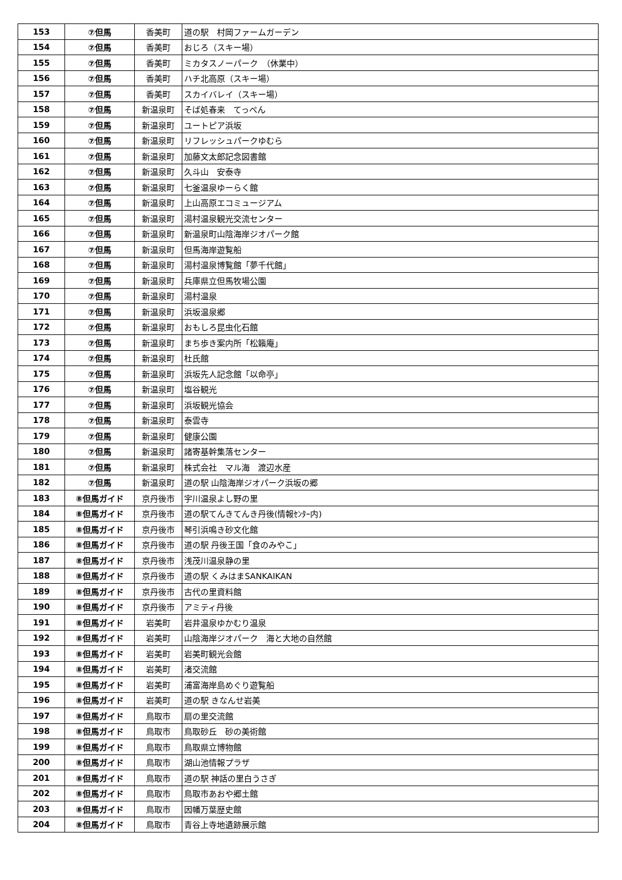| 153 | ⑦但馬 | 香美町 | 道の駅 村岡ファームガーデン |
| 154 | ⑦但馬 | 香美町 | おじろ（スキー場） |
| 155 | ⑦但馬 | 香美町 | ミカタスノーパーク （休業中） |
| 156 | ⑦但馬 | 香美町 | ハチ北高原（スキー場） |
| 157 | ⑦但馬 | 香美町 | スカイバレイ（スキー場） |
| 158 | ⑦但馬 | 新温泉町 | そば処春来 てっぺん |
| 159 | ⑦但馬 | 新温泉町 | ユートピア浜坂 |
| 160 | ⑦但馬 | 新温泉町 | リフレッシュパークゆむら |
| 161 | ⑦但馬 | 新温泉町 | 加藤文太郎記念図書館 |
| 162 | ⑦但馬 | 新温泉町 | 久斗山 安泰寺 |
| 163 | ⑦但馬 | 新温泉町 | 七釜温泉ゆーらく館 |
| 164 | ⑦但馬 | 新温泉町 | 上山高原エコミュージアム |
| 165 | ⑦但馬 | 新温泉町 | 湯村温泉観光交流センター |
| 166 | ⑦但馬 | 新温泉町 | 新温泉町山陰海岸ジオパーク館 |
| 167 | ⑦但馬 | 新温泉町 | 但馬海岸遊覧船 |
| 168 | ⑦但馬 | 新温泉町 | 湯村温泉博覧館「夢千代館」 |
| 169 | ⑦但馬 | 新温泉町 | 兵庫県立但馬牧場公園 |
| 170 | ⑦但馬 | 新温泉町 | 湯村温泉 |
| 171 | ⑦但馬 | 新温泉町 | 浜坂温泉郷 |
| 172 | ⑦但馬 | 新温泉町 | おもしろ昆虫化石館 |
| 173 | ⑦但馬 | 新温泉町 | まち歩き案内所「松籟庵」 |
| 174 | ⑦但馬 | 新温泉町 | 杜氏館 |
| 175 | ⑦但馬 | 新温泉町 | 浜坂先人記念館「以命亭」 |
| 176 | ⑦但馬 | 新温泉町 | 塩谷観光 |
| 177 | ⑦但馬 | 新温泉町 | 浜坂観光協会 |
| 178 | ⑦但馬 | 新温泉町 | 泰雲寺 |
| 179 | ⑦但馬 | 新温泉町 | 健康公園 |
| 180 | ⑦但馬 | 新温泉町 | 諸寄基幹集落センター |
| 181 | ⑦但馬 | 新温泉町 | 株式会社 マル海 渡辺水産 |
| 182 | ⑦但馬 | 新温泉町 | 道の駅 山陰海岸ジオパーク浜坂の郷 |
| 183 | ⑧但馬ガイド | 京丹後市 | 宇川温泉よし野の里 |
| 184 | ⑧但馬ガイド | 京丹後市 | 道の駅てんきてんき丹後(情報ｾﾝﾀｰ内) |
| 185 | ⑧但馬ガイド | 京丹後市 | 琴引浜鳴き砂文化館 |
| 186 | ⑧但馬ガイド | 京丹後市 | 道の駅 丹後王国「食のみやこ」 |
| 187 | ⑧但馬ガイド | 京丹後市 | 浅茂川温泉静の里 |
| 188 | ⑧但馬ガイド | 京丹後市 | 道の駅 くみはまSANKAIKAN |
| 189 | ⑧但馬ガイド | 京丹後市 | 古代の里資料館 |
| 190 | ⑧但馬ガイド | 京丹後市 | アミティ丹後 |
| 191 | ⑧但馬ガイド | 岩美町 | 岩井温泉ゆかむり温泉 |
| 192 | ⑧但馬ガイド | 岩美町 | 山陰海岸ジオパーク 海と大地の自然館 |
| 193 | ⑧但馬ガイド | 岩美町 | 岩美町観光会館 |
| 194 | ⑧但馬ガイド | 岩美町 | 渚交流館 |
| 195 | ⑧但馬ガイド | 岩美町 | 浦富海岸島めぐり遊覧船 |
| 196 | ⑧但馬ガイド | 岩美町 | 道の駅 きなんせ岩美 |
| 197 | ⑧但馬ガイド | 鳥取市 | 扇の里交流館 |
| 198 | ⑧但馬ガイド | 鳥取市 | 鳥取砂丘 砂の美術館 |
| 199 | ⑧但馬ガイド | 鳥取市 | 鳥取県立博物館 |
| 200 | ⑧但馬ガイド | 鳥取市 | 湖山池情報プラザ |
| 201 | ⑧但馬ガイド | 鳥取市 | 道の駅 神話の里白うさぎ |
| 202 | ⑧但馬ガイド | 鳥取市 | 鳥取市あおや郷土館 |
| 203 | ⑧但馬ガイド | 鳥取市 | 因幡万葉歴史館 |
| 204 | ⑧但馬ガイド | 鳥取市 | 青谷上寺地遺跡展示館 |